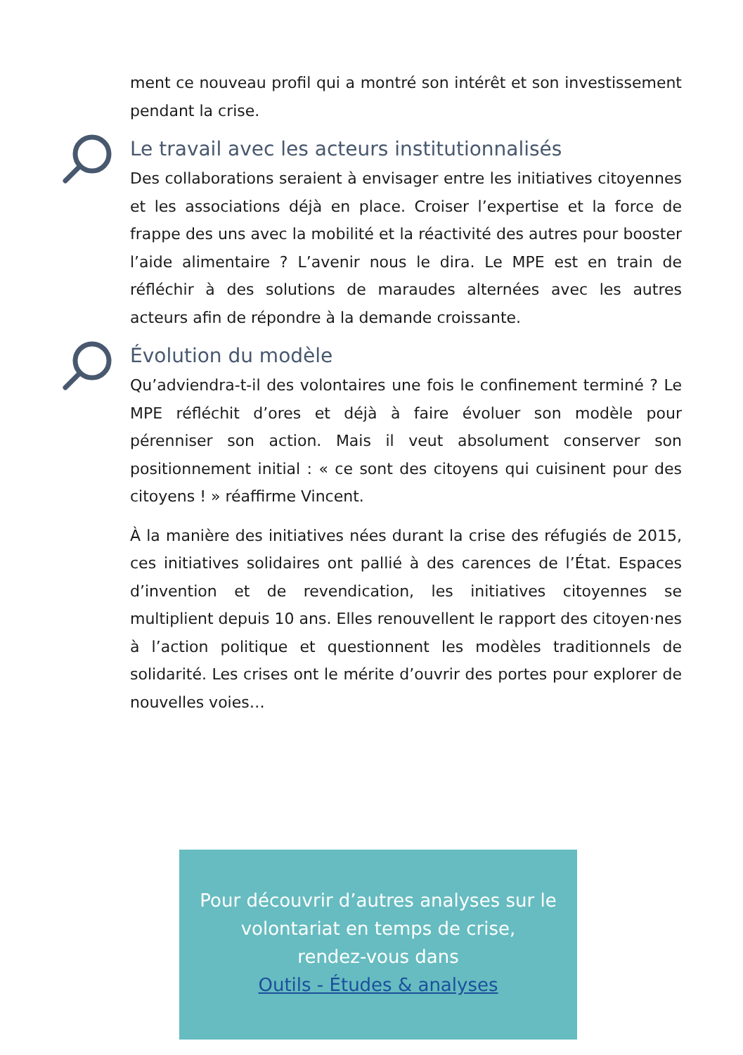ment ce nouveau profil qui a montré son intérêt et son investissement pendant la crise.
Le travail avec les acteurs institutionnalisés
Des collaborations seraient à envisager entre les initiatives citoyennes et les associations déjà en place. Croiser l’expertise et la force de frappe des uns avec la mobilité et la réactivité des autres pour booster l’aide alimentaire ? L’avenir nous le dira. Le MPE est en train de réfléchir à des solutions de maraudes alternées avec les autres acteurs afin de répondre à la demande croissante.
Évolution du modèle
Qu’adviendra-t-il des volontaires une fois le confinement terminé ? Le MPE réfléchit d’ores et déjà à faire évoluer son modèle pour pérenniser son action. Mais il veut absolument conserver son positionnement initial : « ce sont des citoyens qui cuisinent pour des citoyens ! » réaffirme Vincent.
À la manière des initiatives nées durant la crise des réfugiés de 2015, ces initiatives solidaires ont pallié à des carences de l’État. Espaces d’invention et de revendication, les initiatives citoyennes se multiplient depuis 10 ans. Elles renouvellent le rapport des citoyen·nes à l’action politique et questionnent les modèles traditionnels de solidarité. Les crises ont le mérite d’ouvrir des portes pour explorer de nouvelles voies…
Pour découvrir d’autres analyses sur le
volontariat en temps de crise,
rendez-vous dans
Outils - Études & analyses